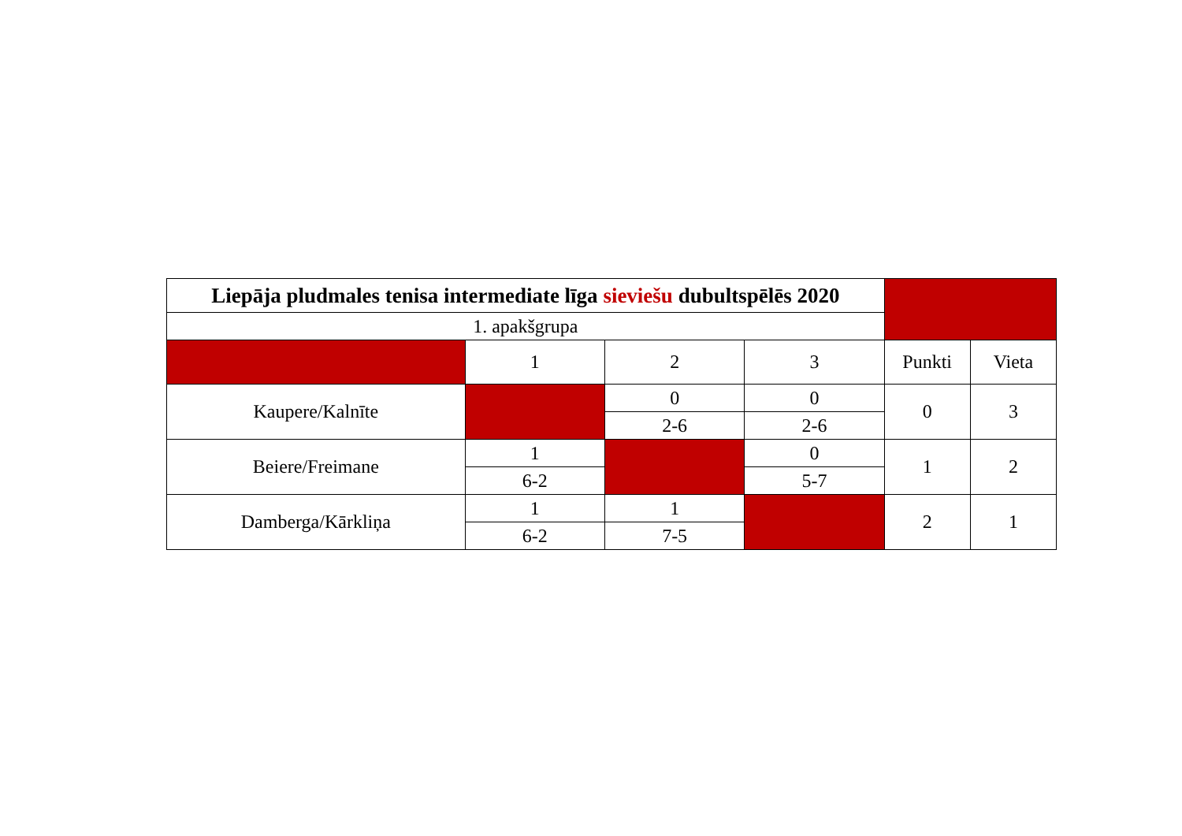| Liepāja pludmales tenisa intermediate līga sieviešu dubultspēlēs 2020 | | | | | |
| 1. apakšgrupa | | | | | |
| | 1 | 2 | 3 | Punkti | Vieta |
| Kaupere/Kalnīte | | 0 | 0 | 0 | 3 |
| | | 2-6 | 2-6 | | |
| Beiere/Freimane | 1 | | 0 | 1 | 2 |
| | 6-2 | | 5-7 | | |
| Damberga/Kārkliņa | 1 | 1 | | 2 | 1 |
| | 6-2 | 7-5 | | | |